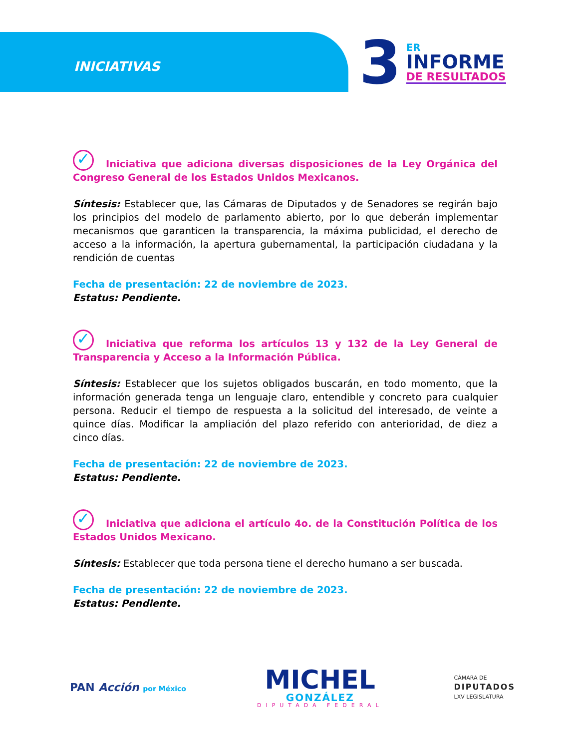INICIATIVAS
3
ER
INFORME
DE RESULTADOS
✓ Iniciativa que adiciona diversas disposiciones de la Ley Orgánica del Congreso General de los Estados Unidos Mexicanos.
Síntesis: Establecer que, las Cámaras de Diputados y de Senadores se regirán bajo los principios del modelo de parlamento abierto, por lo que deberán implementar mecanismos que garanticen la transparencia, la máxima publicidad, el derecho de acceso a la información, la apertura gubernamental, la participación ciudadana y la rendición de cuentas
Fecha de presentación: 22 de noviembre de 2023.
Estatus: Pendiente.
✓ Iniciativa que reforma los artículos 13 y 132 de la Ley General de Transparencia y Acceso a la Información Pública.
Síntesis: Establecer que los sujetos obligados buscarán, en todo momento, que la información generada tenga un lenguaje claro, entendible y concreto para cualquier persona. Reducir el tiempo de respuesta a la solicitud del interesado, de veinte a quince días. Modificar la ampliación del plazo referido con anterioridad, de diez a cinco días.
Fecha de presentación: 22 de noviembre de 2023.
Estatus: Pendiente.
✓ Iniciativa que adiciona el artículo 4o. de la Constitución Política de los Estados Unidos Mexicano.
Síntesis: Establecer que toda persona tiene el derecho humano a ser buscada.
Fecha de presentación: 22 de noviembre de 2023.
Estatus: Pendiente.
PAN Acción por México
MICHEL
GONZÁLEZ
DIPUTADA FEDERAL
CÁMARA DE
DIPUTADOS
LXV LEGISLATURA